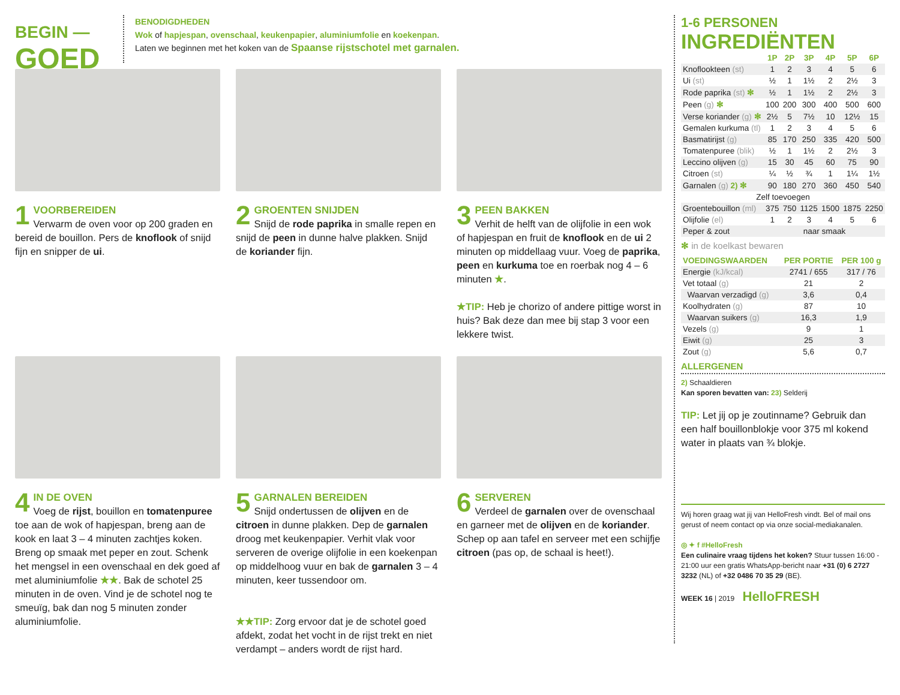BEGIN —
GOED
BENODIGDHEDEN
Wok of hapjespan, ovenschaal, keukenpapier, aluminiumfolie en koekenpan.
Laten we beginnen met het koken van de Spaanse rijstschotel met garnalen.
1 VOORBEREIDEN
Verwarm de oven voor op 200 graden en bereid de bouillon. Pers de knoflook of snijd fijn en snipper de ui.
2 GROENTEN SNIJDEN
Snijd de rode paprika in smalle repen en snijd de peen in dunne halve plakken. Snijd de koriander fijn.
3 PEEN BAKKEN
Verhit de helft van de olijfolie in een wok of hapjespan en fruit de knoflook en de ui 2 minuten op middellaag vuur. Voeg de paprika, peen en kurkuma toe en roerbak nog 4 – 6 minuten ★.
★TIP: Heb je chorizo of andere pittige worst in huis? Bak deze dan mee bij stap 3 voor een lekkere twist.
4 IN DE OVEN
Voeg de rijst, bouillon en tomatenpuree toe aan de wok of hapjespan, breng aan de kook en laat 3 – 4 minuten zachtjes koken. Breng op smaak met peper en zout. Schenk het mengsel in een ovenschaal en dek goed af met aluminiumfolie ★★. Bak de schotel 25 minuten in de oven. Vind je de schotel nog te smeuïg, bak dan nog 5 minuten zonder aluminiumfolie.
5 GARNALEN BEREIDEN
Snijd ondertussen de olijven en de citroen in dunne plakken. Dep de garnalen droog met keukenpapier. Verhit vlak voor serveren de overige olijfolie in een koekenpan op middelhoog vuur en bak de garnalen 3 – 4 minuten, keer tussendoor om.
★★TIP: Zorg ervoor dat je de schotel goed afdekt, zodat het vocht in de rijst trekt en niet verdampt – anders wordt de rijst hard.
6 SERVEREN
Verdeel de garnalen over de ovenschaal en garneer met de olijven en de koriander. Schep op aan tafel en serveer met een schijfje citroen (pas op, de schaal is heet!).
1-6 PERSONEN
INGREDIËNTEN
| | 1P | 2P | 3P | 4P | 5P | 6P |
| --- | --- | --- | --- | --- | --- | --- |
| Knoflookteen (st) | 1 | 2 | 3 | 4 | 5 | 6 |
| Ui (st) | ½ | 1 | 1½ | 2 | 2½ | 3 |
| Rode paprika (st) ✻ | ½ | 1 | 1½ | 2 | 2½ | 3 |
| Peen (g) ✻ | 100 | 200 | 300 | 400 | 500 | 600 |
| Verse koriander (g) ✻ | 2½ | 5 | 7½ | 10 | 12½ | 15 |
| Gemalen kurkuma (tl) | 1 | 2 | 3 | 4 | 5 | 6 |
| Basmatirijst (g) | 85 | 170 | 250 | 335 | 420 | 500 |
| Tomatenpuree (blik) | ½ | 1 | 1½ | 2 | 2½ | 3 |
| Leccino olijven (g) | 15 | 30 | 45 | 60 | 75 | 90 |
| Citroen (st) | ¼ | ½ | ¾ | 1 | 1¼ | 1½ |
| Garnalen (g) 2) ✻ | 90 | 180 | 270 | 360 | 450 | 540 |
| Zelf toevoegen | | | | | | |
| Groentebouillon (ml) | 375 | 750 | 1125 | 1500 | 1875 | 2250 |
| Olijfolie (el) | 1 | 2 | 3 | 4 | 5 | 6 |
| Peper & zout | naar smaak | | | | | |
✻ in de koelkast bewaren
| VOEDINGSWAARDEN | PER PORTIE | PER 100 g |
| --- | --- | --- |
| Energie (kJ/kcal) | 2741 / 655 | 317 / 76 |
| Vet totaal (g) | 21 | 2 |
| Waarvan verzadigd (g) | 3,6 | 0,4 |
| Koolhydraten (g) | 87 | 10 |
| Waarvan suikers (g) | 16,3 | 1,9 |
| Vezels (g) | 9 | 1 |
| Eiwit (g) | 25 | 3 |
| Zout (g) | 5,6 | 0,7 |
ALLERGENEN
2) Schaaldieren
Kan sporen bevatten van: 23) Selderij
TIP: Let jij op je zoutinname? Gebruik dan een half bouillonblokje voor 375 ml kokend water in plaats van ¾ blokje.
Wij horen graag wat jij van HelloFresh vindt. Bel of mail ons gerust of neem contact op via onze social-mediakanalen.
◎ ✦ f #HelloFresh
Een culinaire vraag tijdens het koken? Stuur tussen 16:00 - 21:00 uur een gratis WhatsApp-bericht naar +31 (0) 6 2727 3232 (NL) of +32 0486 70 35 29 (BE).
WEEK 16 | 2019 HelloFRESH